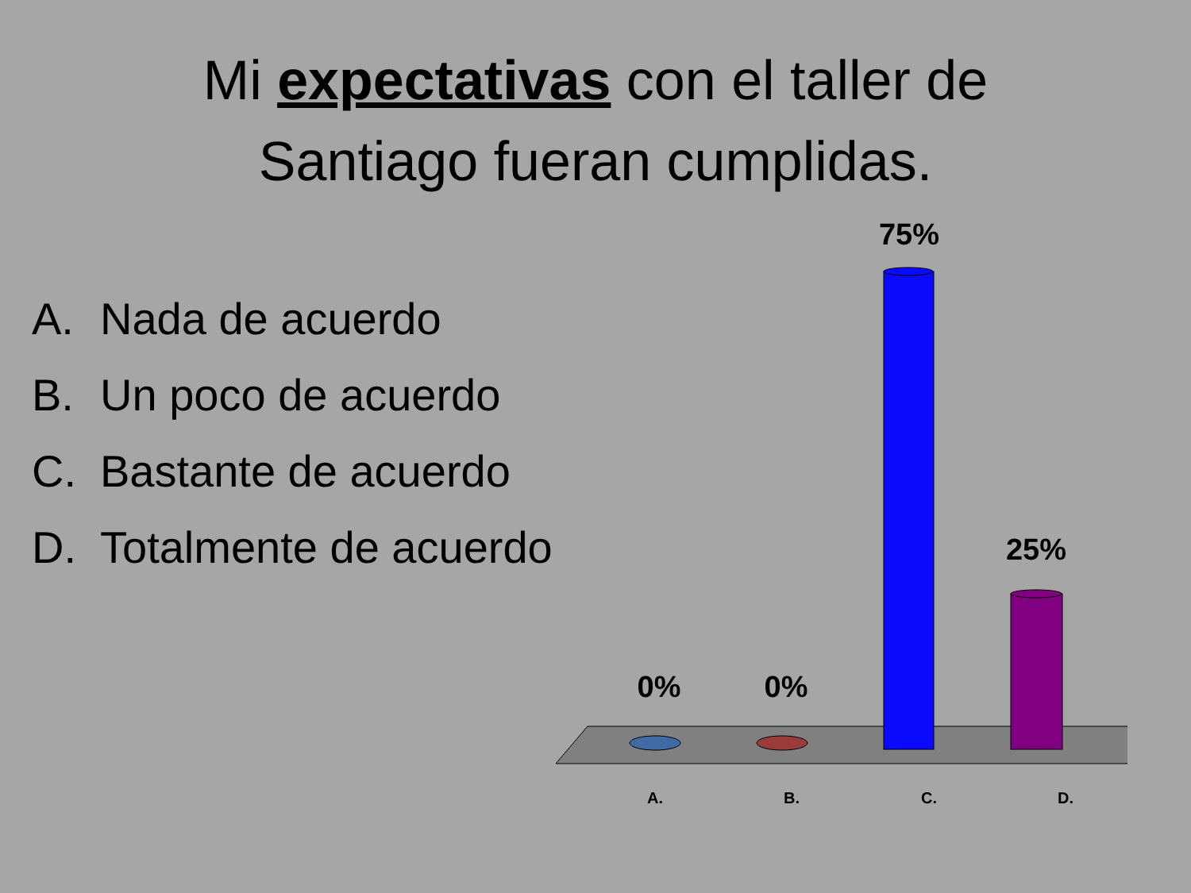Mi expectativas con el taller de
Santiago fueran cumplidas.
A. Nada de acuerdo
B. Un poco de acuerdo
C. Bastante de acuerdo
D. Totalmente de acuerdo
0% 0%
75%
25%
A. B. C. D.